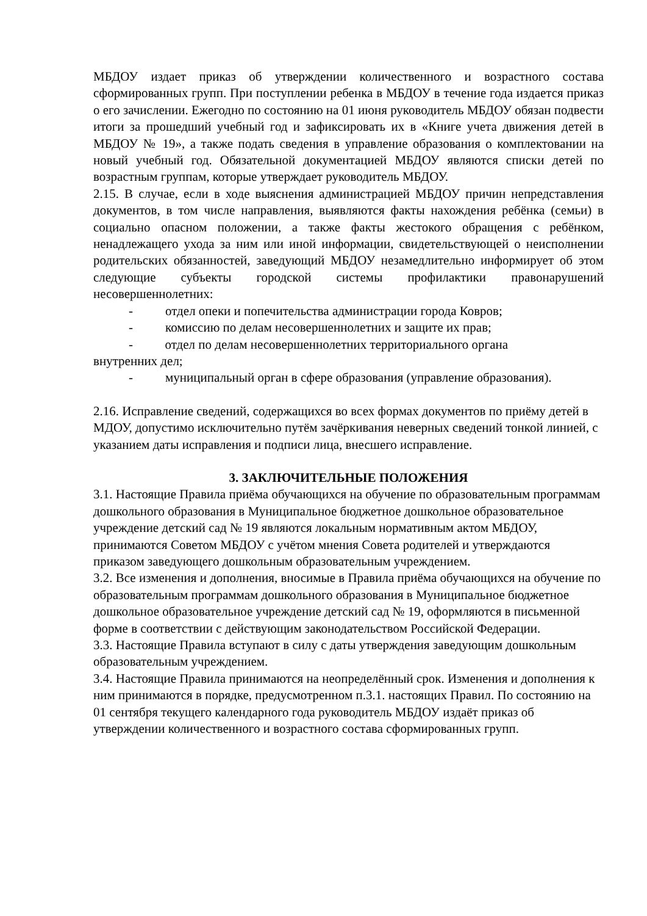МБДОУ издает приказ об утверждении количественного и возрастного состава сформированных групп. При поступлении ребенка в МБДОУ в течение года издается приказ о его зачислении. Ежегодно по состоянию на 01 июня руководитель МБДОУ обязан подвести итоги за прошедший учебный год и зафиксировать их в «Книге учета движения детей в МБДОУ № 19», а также подать сведения в управление образования о комплектовании на новый учебный год. Обязательной документацией МБДОУ являются списки детей по возрастным группам, которые утверждает руководитель МБДОУ.
2.15. В случае, если в ходе выяснения администрацией МБДОУ причин непредставления документов, в том числе направления, выявляются факты нахождения ребёнка (семьи) в социально опасном положении, а также факты жестокого обращения с ребёнком, ненадлежащего ухода за ним или иной информации, свидетельствующей о неисполнении родительских обязанностей, заведующий МБДОУ незамедлительно информирует об этом следующие субъекты городской системы профилактики правонарушений несовершеннолетних:
- отдел опеки и попечительства администрации города Ковров;
- комиссию по делам несовершеннолетних и защите их прав;
- отдел по делам несовершеннолетних территориального органа
внутренних дел;
- муниципальный орган в сфере образования (управление образования).
2.16. Исправление сведений, содержащихся во всех формах документов по приёму детей в МДОУ, допустимо исключительно путём зачёркивания неверных сведений тонкой линией, с указанием даты исправления и подписи лица, внесшего исправление.
3. ЗАКЛЮЧИТЕЛЬНЫЕ ПОЛОЖЕНИЯ
3.1. Настоящие Правила приёма обучающихся на обучение по образовательным программам дошкольного образования в Муниципальное бюджетное дошкольное образовательное учреждение детский сад № 19 являются локальным нормативным актом МБДОУ, принимаются Советом МБДОУ с учётом мнения Совета родителей и утверждаются приказом заведующего дошкольным образовательным учреждением.
3.2. Все изменения и дополнения, вносимые в Правила приёма обучающихся на обучение по образовательным программам дошкольного образования в Муниципальное бюджетное дошкольное образовательное учреждение детский сад № 19, оформляются в письменной форме в соответствии с действующим законодательством Российской Федерации.
3.3. Настоящие Правила вступают в силу с даты утверждения заведующим дошкольным образовательным учреждением.
3.4. Настоящие Правила принимаются на неопределённый срок. Изменения и дополнения к ним принимаются в порядке, предусмотренном п.3.1. настоящих Правил. По состоянию на 01 сентября текущего календарного года руководитель МБДОУ издаёт приказ об утверждении количественного и возрастного состава сформированных групп.